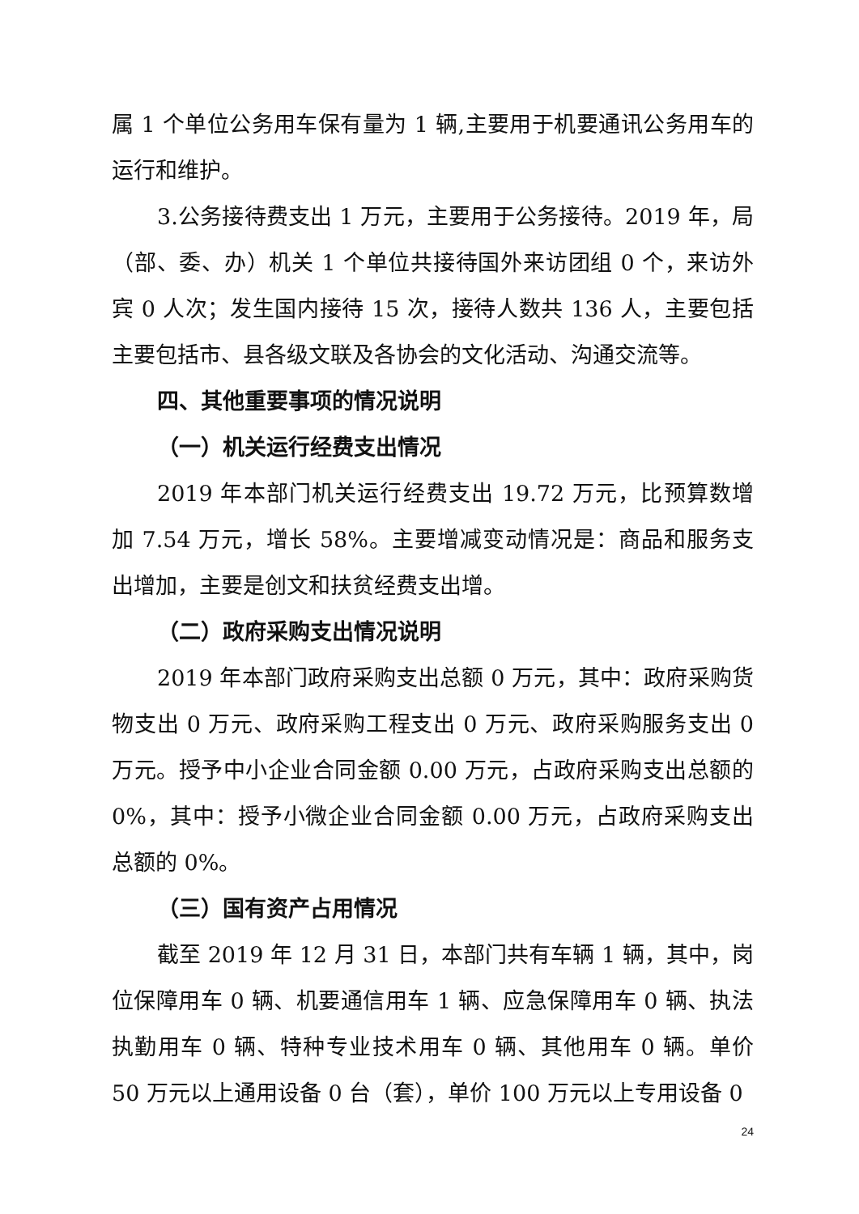属 1 个单位公务用车保有量为 1 辆,主要用于机要通讯公务用车的运行和维护。
3.公务接待费支出 1 万元，主要用于公务接待。2019 年，局（部、委、办）机关 1 个单位共接待国外来访团组 0 个，来访外宾 0 人次；发生国内接待 15 次，接待人数共 136 人，主要包括主要包括市、县各级文联及各协会的文化活动、沟通交流等。
四、其他重要事项的情况说明
（一）机关运行经费支出情况
2019 年本部门机关运行经费支出 19.72 万元，比预算数增加 7.54 万元，增长 58%。主要增减变动情况是：商品和服务支出增加，主要是创文和扶贫经费支出增。
（二）政府采购支出情况说明
2019 年本部门政府采购支出总额 0 万元，其中：政府采购货物支出 0 万元、政府采购工程支出 0 万元、政府采购服务支出 0 万元。授予中小企业合同金额 0.00 万元，占政府采购支出总额的 0%，其中：授予小微企业合同金额 0.00 万元，占政府采购支出总额的 0%。
（三）国有资产占用情况
截至 2019 年 12 月 31 日，本部门共有车辆 1 辆，其中，岗位保障用车 0 辆、机要通信用车 1 辆、应急保障用车 0 辆、执法执勤用车 0 辆、特种专业技术用车 0 辆、其他用车 0 辆。单价 50 万元以上通用设备 0 台（套），单价 100 万元以上专用设备 0
24